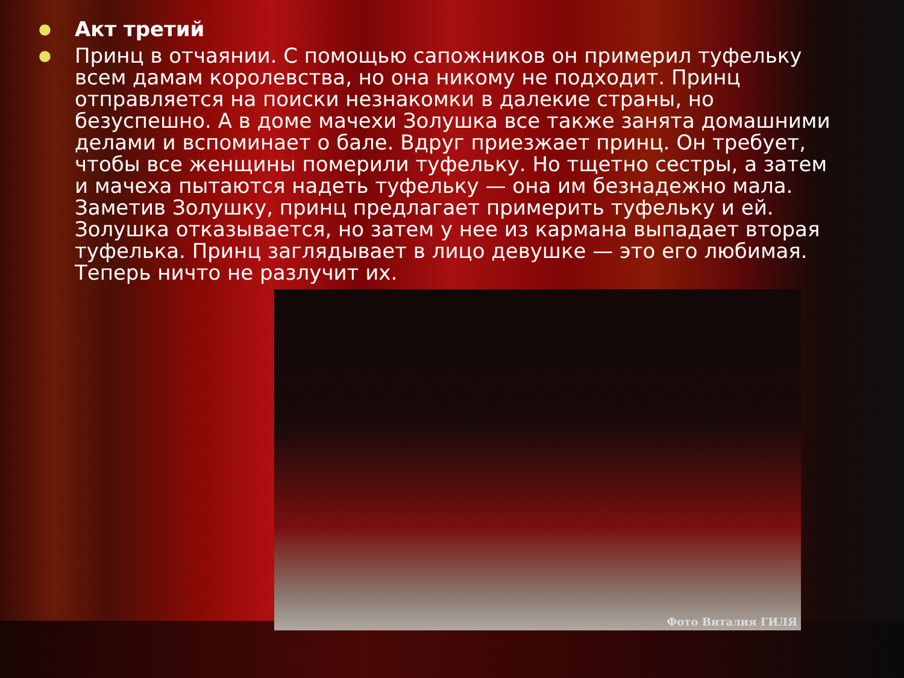● Акт третий
● Принц в отчаянии. С помощью сапожников он примерил туфельку всем дамам королевства, но она никому не подходит. Принц отправляется на поиски незнакомки в далекие страны, но безуспешно. А в доме мачехи Золушка все также занята домашними делами и вспоминает о бале. Вдруг приезжает принц. Он требует, чтобы все женщины померили туфельку. Но тщетно сестры, а затем и мачеха пытаются надеть туфельку — она им безнадежно мала. Заметив Золушку, принц предлагает примерить туфельку и ей. Золушка отказывается, но затем у нее из кармана выпадает вторая туфелька. Принц заглядывает в лицо девушке — это его любимая. Теперь ничто не разлучит их.
Фото Виталия ГИЛЯ